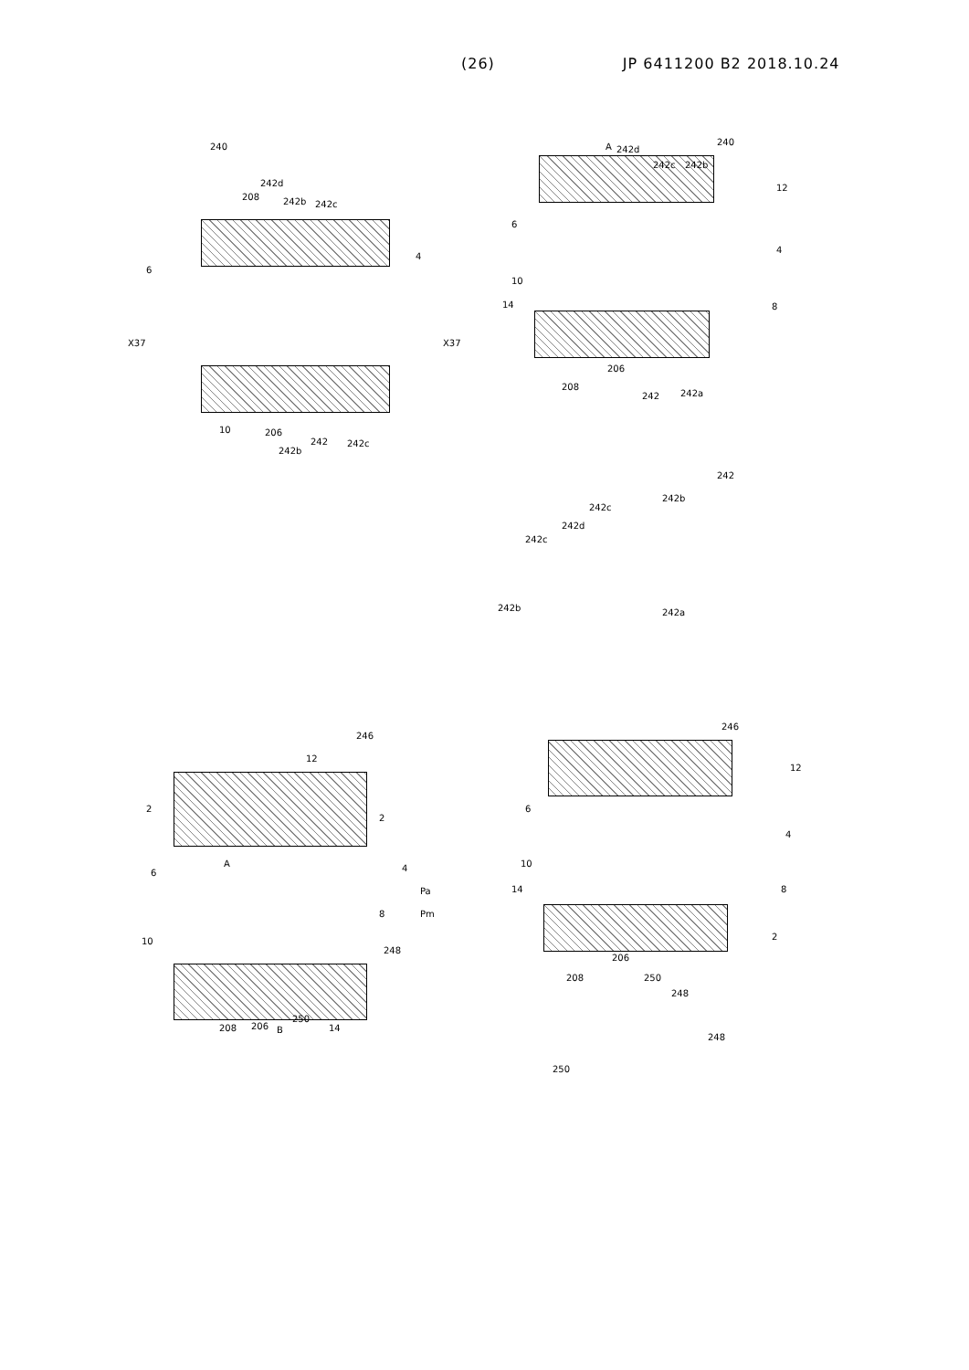(26) JP 6411200 B2 2018.10.24
240
208
242d
242b 242c
6
4
X37 X37
10 206
242b
242 242c
A 242d
242c 242b
240
12
6
4
10
14 8
206
208
242 242a
242
242b
242c
242d
242c
242b 242a
246
12
2
2
A
6 4
Pa
Pm 8
10
248
208 206 B
250
14
246
12
6
4
10
14 8
2
206
208 250
248
248
250